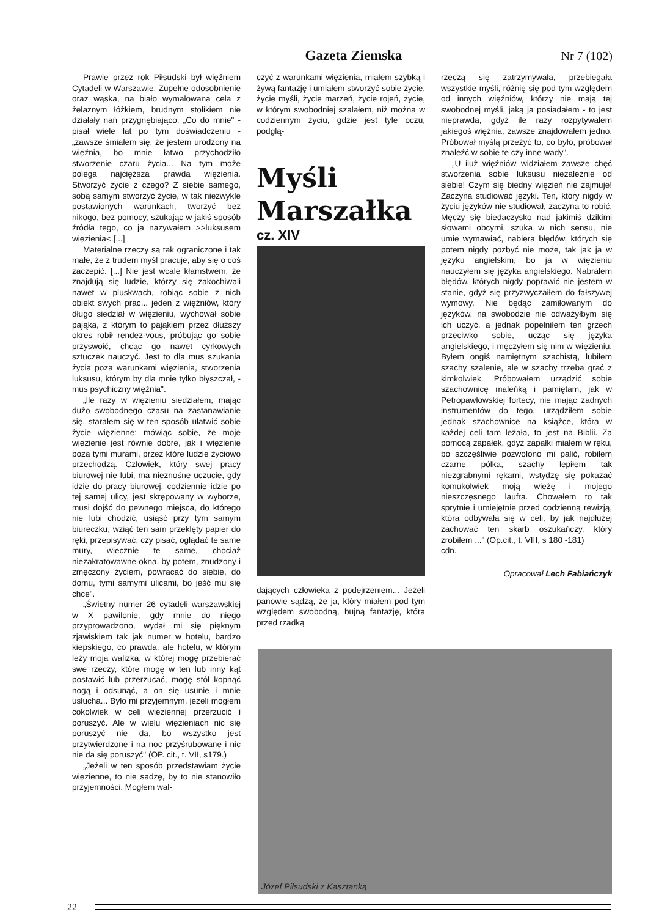Gazeta Ziemska
Nr 7 (102)
Prawie przez rok Piłsudski był więźniem Cytadeli w Warszawie. Zupełne odosobnienie oraz wąska, na biało wymalowana cela z żelaznym łóżkiem, brudnym stolikiem nie działały nań przygnębiająco. „Co do mnie" - pisał wiele lat po tym doświadczeniu - „zawsze śmiałem się, że jestem urodzony na więźnia, bo mnie łatwo przychodziło stworzenie czaru życia... Na tym może polega najcięższa prawda więzienia. Stworzyć życie z czego? Z siebie samego, sobą samym stworzyć życie, w tak niezwykle postawionych warunkach, tworzyć bez nikogo, bez pomocy, szukając w jakiś sposób źródła tego, co ja nazywałem >>luksusem więzienia<.[...]
Materialne rzeczy są tak ograniczone i tak małe, że z trudem myśl pracuje, aby się o coś zaczepić. [...] Nie jest wcale kłamstwem, że znajdują się ludzie, którzy się zakochiwali nawet w pluskwach, robiąc sobie z nich obiekt swych prac... jeden z więźniów, który długo siedział w więzieniu, wychował sobie pająka, z którym to pająkiem przez dłuższy okres robił rendez-vous, próbując go sobie przyswoić, chcąc go nawet cyrkowych sztuczek nauczyć. Jest to dla mus szukania życia poza warunkami więzienia, stworzenia luksusu, którym by dla mnie tylko błyszczał, - mus psychiczny więźnia".
„Ile razy w więzieniu siedziałem, mając dużo swobodnego czasu na zastanawianie się, starałem się w ten sposób ułatwić sobie życie więzienne: mówiąc sobie, że moje więzienie jest równie dobre, jak i więzienie poza tymi murami, przez które ludzie życiowo przechodzą. Człowiek, który swej pracy biurowej nie lubi, ma nieznośne uczucie, gdy idzie do pracy biurowej, codziennie idzie po tej samej ulicy, jest skrępowany w wyborze, musi dojść do pewnego miejsca, do którego nie lubi chodzić, usiąść przy tym samym biureczku, wziąć ten sam przeklęty papier do ręki, przepisywać, czy pisać, oglądać te same mury, wiecznie te same, chociaż niezakratowawne okna, by potem, znudzony i zmęczony życiem, powracać do siebie, do domu, tymi samymi ulicami, bo jeść mu się chce".
„Świetny numer 26 cytadeli warszawskiej w X pawilonie, gdy mnie do niego przyprowadzono, wydał mi się pięknym zjawiskiem tak jak numer w hotelu, bardzo kiepskiego, co prawda, ale hotelu, w którym leży moja walizka, w której mogę przebierać swe rzeczy, które mogę w ten lub inny kąt postawić lub przerzucać, mogę stół kopnąć nogą i odsunąć, a on się usunie i mnie usłucha... Było mi przyjemnym, jeżeli mogłem cokolwiek w celi więziennej przerzucić i poruszyć. Ale w wielu więzieniach nic się poruszyć nie da, bo wszystko jest przytwierdzone i na noc przyśrubowane i nic nie da się poruszyć" (OP. cit., t. VII, s179.)
„Jeżeli w ten sposób przedstawiam życie więzienne, to nie sadzę, by to nie stanowiło przyjemności. Mogłem wal-
czyć z warunkami więzienia, miałem szybką i żywą fantazję i umiałem stworzyć sobie życie, życie myśli, życie marzeń, życie rojeń, życie, w którym swobodniej szalałem, niż można w codziennym życiu, gdzie jest tyle oczu, podglą-
Myśli Marszałka
cz. XIV
dających człowieka z podejrzeniem... Jeżeli panowie sądzą, że ja, który miałem pod tym względem swobodną, bujną fantazję, która przed rzadką
rzeczą się zatrzymywała, przebiegała wszystkie myśli, różnię się pod tym względem od innych więźniów, którzy nie mają tej swobodnej myśli, jaką ja posiadałem - to jest nieprawda, gdyż ile razy rozpytywałem jakiegoś więźnia, zawsze znajdowałem jedno. Próbował myślą przeżyć to, co było, próbował znaleźć w sobie te czy inne wady".
„U iluż więźniów widziałem zawsze chęć stworzenia sobie luksusu niezależnie od siebie! Czym się biedny więzień nie zajmuje! Zaczyna studiować języki. Ten, który nigdy w życiu języków nie studiował, zaczyna to robić. Męczy się biedaczysko nad jakimiś dzikimi słowami obcymi, szuka w nich sensu, nie umie wymawiać, nabiera błędów, których się potem nigdy pozbyć nie może, tak jak ja w języku angielskim, bo ja w więzieniu nauczyłem się języka angielskiego. Nabrałem błędów, których nigdy poprawić nie jestem w stanie, gdyż się przyzwyczaiłem do fałszywej wymowy. Nie będąc zamiłowanym do języków, na swobodzie nie odważyłbym się ich uczyć, a jednak popełniłem ten grzech przeciwko sobie, ucząc się języka angielskiego, i męczyłem się nim w więzieniu. Byłem ongiś namiętnym szachistą, lubiłem szachy szalenie, ale w szachy trzeba grać z kimkolwiek. Próbowałem urządzić sobie szachownicę maleńką i pamiętam, jak w Petropawłowskiej fortecy, nie mając żadnych instrumentów do tego, urządziłem sobie jednak szachownice na książce, która w każdej celi tam leżała, to jest na Biblii. Za pomocą zapałek, gdyż zapałki miałem w ręku, bo szczęśliwie pozwolono mi palić, robiłem czarne pólka, szachy lepiłem tak niezgrabnymi rękami, wstydzę się pokazać komukolwiek moją wieżę i mojego nieszczęsnego laufra. Chowałem to tak sprytnie i umiejętnie przed codzienną rewizją, która odbywała się w celi, by jak najdłużej zachować ten skarb oszukańczy, który zrobiłem ..." (Op.cit., t. VIII, s 180 -181)
cdn.
Opracował Lech Fabiańczyk
Józef Piłsudski z Kasztanką
22